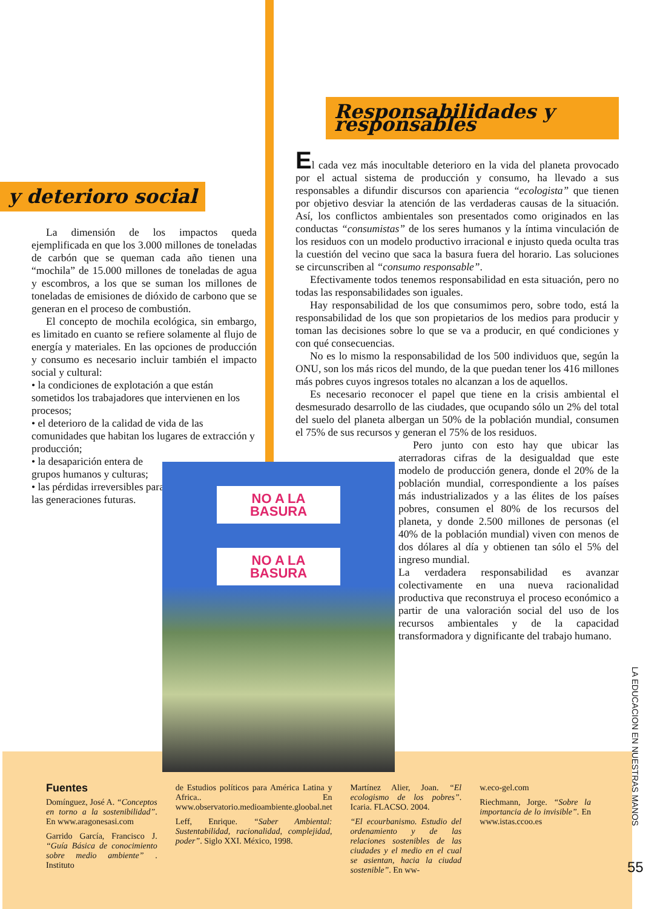y deterioro social
La dimensión de los impactos queda ejemplificada en que los 3.000 millones de toneladas de carbón que se queman cada año tienen una “mochila” de 15.000 millones de toneladas de agua y escombros, a los que se suman los millones de toneladas de emisiones de dióxido de carbono que se generan en el proceso de combustión.
El concepto de mochila ecológica, sin embargo, es limitado en cuanto se refiere solamente al flujo de energía y materiales. En las opciones de producción y consumo es necesario incluir también el impacto social y cultural:
• la condiciones de explotación a que están sometidos los trabajadores que intervienen en los procesos;
• el deterioro de la calidad de vida de las comunidades que habitan los lugares de extracción y producción;
• la desaparición entera de grupos humanos y culturas;
• las pérdidas irreversibles para las generaciones futuras.
Responsabilidades y responsables
El cada vez más inocultable deterioro en la vida del planeta provocado por el actual sistema de producción y consumo, ha llevado a sus responsables a difundir discursos con apariencia “ecologista” que tienen por objetivo desviar la atención de las verdaderas causas de la situación. Así, los conflictos ambientales son presentados como originados en las conductas “consumistas” de los seres humanos y la íntima vinculación de los residuos con un modelo productivo irracional e injusto queda oculta tras la cuestión del vecino que saca la basura fuera del horario. Las soluciones se circunscriben al “consumo responsable”.
Efectivamente todos tenemos responsabilidad en esta situación, pero no todas las responsabilidades son iguales.
Hay responsabilidad de los que consumimos pero, sobre todo, está la responsabilidad de los que son propietarios de los medios para producir y toman las decisiones sobre lo que se va a producir, en qué condiciones y con qué consecuencias.
No es lo mismo la responsabilidad de los 500 individuos que, según la ONU, son los más ricos del mundo, de la que puedan tener los 416 millones más pobres cuyos ingresos totales no alcanzan a los de aquellos.
Es necesario reconocer el papel que tiene en la crisis ambiental el desmesurado desarrollo de las ciudades, que ocupando sólo un 2% del total del suelo del planeta albergan un 50% de la población mundial, consumen el 75% de sus recursos y generan el 75% de los residuos.
Pero junto con esto hay que ubicar las aterradoras cifras de la desigualdad que este modelo de producción genera, donde el 20% de la población mundial, correspondiente a los países más industrializados y a las élites de los países pobres, consumen el 80% de los recursos del planeta, y donde 2.500 millones de personas (el 40% de la población mundial) viven con menos de dos dólares al día y obtienen tan sólo el 5% del ingreso mundial.
La verdadera responsabilidad es avanzar colectivamente en una nueva racionalidad productiva que reconstruya el proceso económico a partir de una valoración social del uso de los recursos ambientales y de la capacidad transformadora y dignificante del trabajo humano.
NO A LA BASURA
NO A LA BASURA
Fuentes
Domínguez, José A. “Conceptos en torno a la sostenibilidad”. En www.aragonesasi.com
Garrido García, Francisco J. “Guía Básica de conocimiento sobre medio ambiente” . Instituto
de Estudios políticos para América Latina y Africa.. En www.observatorio.medioambiente.gloobal.net
Leff, Enrique. “Saber Ambiental: Sustentabilidad, racionalidad, complejidad, poder”. Siglo XXI. México, 1998.
Martínez Alier, Joan. “El ecologismo de los pobres”. Icaria. FLACSO. 2004.
“El ecourbanismo. Estudio del ordenamiento y de las relaciones sostenibles de las ciudades y el medio en el cual se asientan, hacia la ciudad sostenible”. En ww-
w.eco-gel.com
Riechmann, Jorge. “Sobre la importancia de lo invisible”. En www.istas.ccoo.es
LA EDUCACION EN NUESTRAS MANOS
55